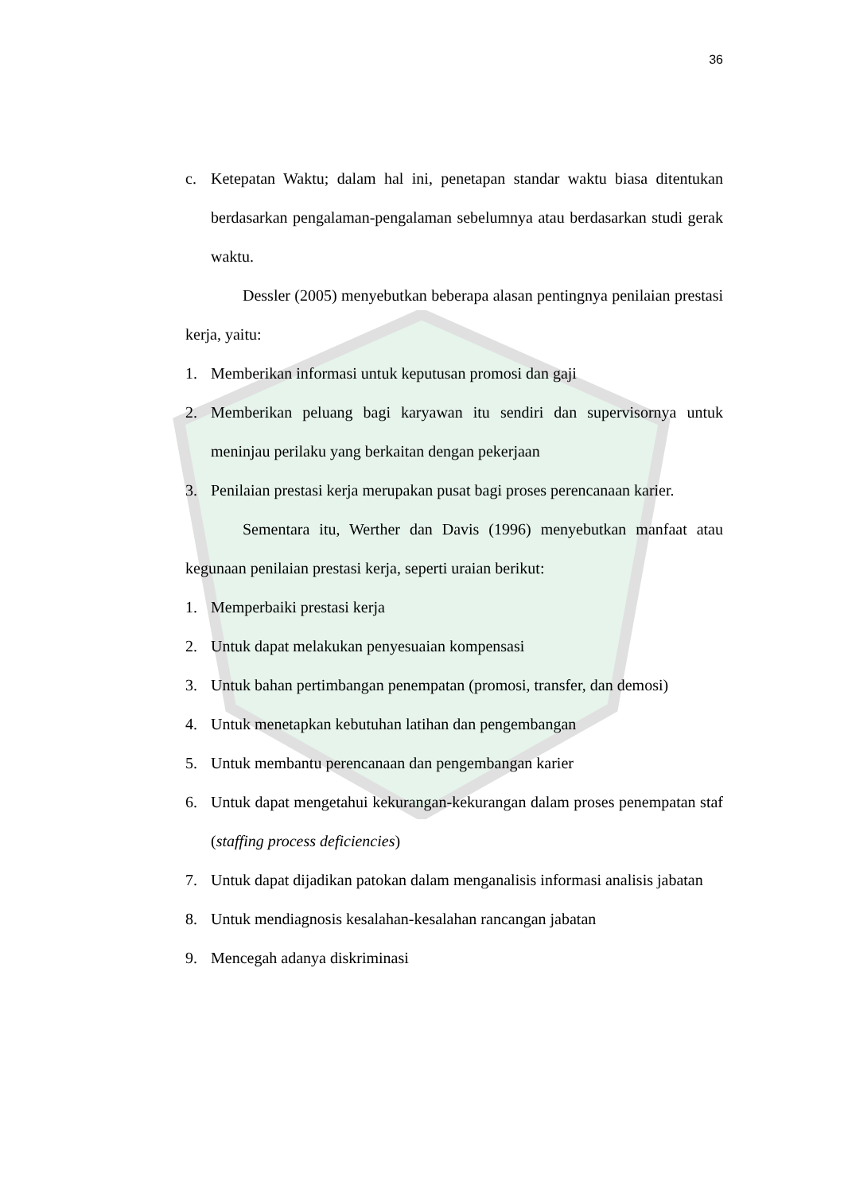36
c. Ketepatan Waktu; dalam hal ini, penetapan standar waktu biasa ditentukan berdasarkan pengalaman-pengalaman sebelumnya atau berdasarkan studi gerak waktu.
Dessler (2005) menyebutkan beberapa alasan pentingnya penilaian prestasi kerja, yaitu:
1. Memberikan informasi untuk keputusan promosi dan gaji
2. Memberikan peluang bagi karyawan itu sendiri dan supervisornya untuk meninjau perilaku yang berkaitan dengan pekerjaan
3. Penilaian prestasi kerja merupakan pusat bagi proses perencanaan karier.
Sementara itu, Werther dan Davis (1996) menyebutkan manfaat atau kegunaan penilaian prestasi kerja, seperti uraian berikut:
1. Memperbaiki prestasi kerja
2. Untuk dapat melakukan penyesuaian kompensasi
3. Untuk bahan pertimbangan penempatan (promosi, transfer, dan demosi)
4. Untuk menetapkan kebutuhan latihan dan pengembangan
5. Untuk membantu perencanaan dan pengembangan karier
6. Untuk dapat mengetahui kekurangan-kekurangan dalam proses penempatan staf (staffing process deficiencies)
7. Untuk dapat dijadikan patokan dalam menganalisis informasi analisis jabatan
8. Untuk mendiagnosis kesalahan-kesalahan rancangan jabatan
9. Mencegah adanya diskriminasi